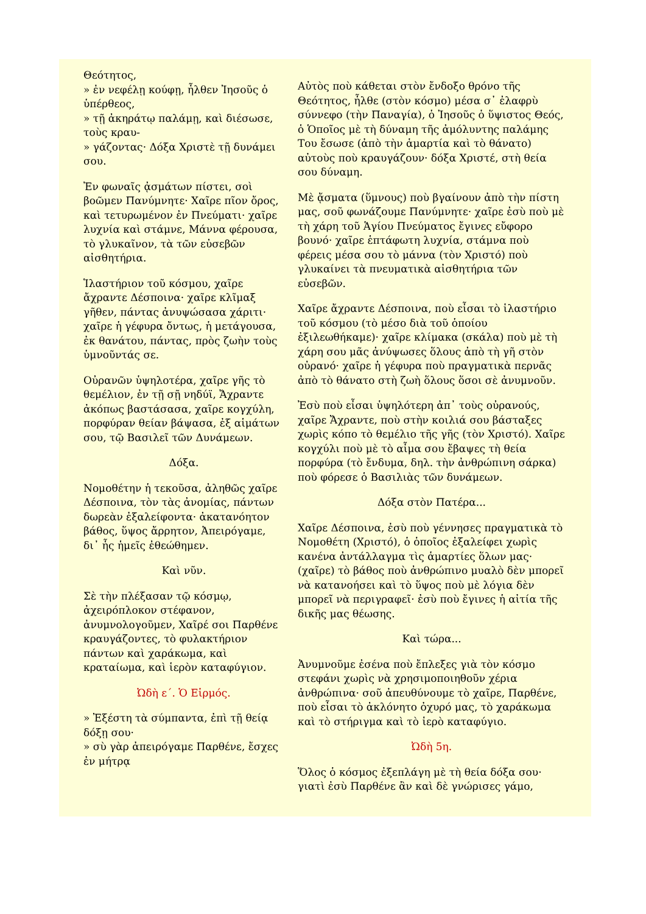Θεότητος,
» ἐν νεφέλῃ κούφῃ, ἦλθεν Ἰησοῦς ὁ ὑπέρθεος,
» τῇ ἀκηράτῳ παλάμῃ, καὶ διέσωσε, τοὺς κραυ-
» γάζοντας· Δόξα Χριστὲ τῇ δυνάμει σου.
Ἐν φωναῖς ᾀσμάτων πίστει, σοὶ βοῶμεν Πανύμνητε· Χαῖρε πῖον ὄρος, καὶ τετυρωμένον ἐν Πνεύματι· χαῖρε λυχνία καὶ στάμνε, Μάννα φέρουσα, τὸ γλυκαῖνον, τὰ τῶν εὐσεβῶν αἰσθητήρια.
Ἱλαστήριον τοῦ κόσμου, χαῖρε ἄχραντε Δέσποινα· χαῖρε κλῖμαξ γῆθεν, πάντας ἀνυψώσασα χάριτι· χαῖρε ἡ γέφυρα ὄντως, ἡ μετάγουσα, ἐκ θανάτου, πάντας, πρὸς ζωὴν τοὺς ὑμνοῦντάς σε.
Οὐρανῶν ὑψηλοτέρα, χαῖρε γῆς τὸ θεμέλιον, ἐν τῇ σῇ νηδύϊ, Ἄχραντε ἀκόπως βαστάσασα, χαῖρε κογχύλη, πορφύραν θείαν βάψασα, ἐξ αἱμάτων σου, τῷ Βασιλεῖ τῶν Δυνάμεων.
Δόξα.
Νομοθέτην ἡ τεκοῦσα, ἀληθῶς χαῖρε Δέσποινα, τὸν τὰς ἀνομίας, πάντων δωρεὰν ἐξαλείφοντα· ἀκατανόητον βάθος, ὕψος ἄρρητον, Ἀπειρόγαμε, δι᾽ ἧς ἡμεῖς ἐθεώθημεν.
Καὶ νῦν.
Σὲ τὴν πλέξασαν τῷ κόσμῳ, ἀχειρόπλοκον στέφανον, ἀνυμνολογοῦμεν, Χαῖρέ σοι Παρθένε κραυγάζοντες, τὸ φυλακτήριον πάντων καὶ χαράκωμα, καὶ κραταίωμα, καὶ ἱερὸν καταφύγιον.
Ὠδὴ ε΄. Ὁ Εἱρμός.
» Ἐξέστη τὰ σύμπαντα, ἐπὶ τῇ θείᾳ δόξῃ σου·
» σὺ γὰρ ἀπειρόγαμε Παρθένε, ἔσχες ἐν μήτρᾳ
Αὐτὸς ποὺ κάθεται στὸν ἔνδοξο θρόνο τῆς Θεότητος, ἦλθε (στὸν κόσμο) μέσα σ᾽ ἐλαφρὺ σύννεφο (τὴν Παναγία), ὁ Ἰησοῦς ὁ ὕψιστος Θεός, ὁ Ὁποῖος μὲ τὴ δύναμη τῆς ἀμόλυντης παλάμης Του ἔσωσε (ἀπὸ τὴν ἁμαρτία καὶ τὸ θάνατο) αὐτοὺς ποὺ κραυγάζουν· δόξα Χριστέ, στὴ θεία σου δύναμη.
Μὲ ᾄσματα (ὕμνους) ποὺ βγαίνουν ἀπὸ τὴν πίστη μας, σοῦ φωνάζουμε Πανύμνητε· χαῖρε ἐσὺ ποὺ μὲ τὴ χάρη τοῦ Ἁγίου Πνεύματος ἔγινες εὔφορο βουνό· χαῖρε ἑπτάφωτη λυχνία, στάμνα ποὺ φέρεις μέσα σου τὸ μάννα (τὸν Χριστό) ποὺ γλυκαίνει τὰ πνευματικὰ αἰσθητήρια τῶν εὐσεβῶν.
Χαῖρε ἄχραντε Δέσποινα, ποὺ εἶσαι τὸ ἱλαστήριο τοῦ κόσμου (τὸ μέσο διὰ τοῦ ὁποίου ἐξιλεωθήκαμε)· χαῖρε κλίμακα (σκάλα) ποὺ μὲ τὴ χάρη σου μᾶς ἀνύψωσες ὅλους ἀπὸ τὴ γῆ στὸν οὐρανό· χαῖρε ἡ γέφυρα ποὺ πραγματικὰ περνᾶς ἀπὸ τὸ θάνατο στὴ ζωὴ ὅλους ὅσοι σὲ ἀνυμνοῦν.
Ἐσὺ ποὺ εἶσαι ὑψηλότερη ἀπ᾽ τοὺς οὐρανούς, χαῖρε Ἄχραντε, ποὺ στὴν κοιλιά σου βάσταξες χωρὶς κόπο τὸ θεμέλιο τῆς γῆς (τὸν Χριστό). Χαῖρε κογχύλι ποὺ μὲ τὸ αἷμα σου ἔβαψες τὴ θεία πορφύρα (τὸ ἔνδυμα, δηλ. τὴν ἀνθρώπινη σάρκα) ποὺ φόρεσε ὁ Βασιλιὰς τῶν δυνάμεων.
Δόξα στὸν Πατέρα...
Χαῖρε Δέσποινα, ἐσὺ ποὺ γέννησες πραγματικὰ τὸ Νομοθέτη (Χριστό), ὁ ὁποῖος ἐξαλείφει χωρὶς κανένα ἀντάλλαγμα τὶς ἁμαρτίες ὅλων μας· (χαῖρε) τὸ βάθος ποὺ ἀνθρώπινο μυαλὸ δὲν μπορεῖ νὰ κατανοήσει καὶ τὸ ὕψος ποὺ μὲ λόγια δὲν μπορεῖ νὰ περιγραφεῖ· ἐσὺ ποὺ ἔγινες ἡ αἰτία τῆς δικῆς μας θέωσης.
Καὶ τώρα...
Ἀνυμνοῦμε ἐσένα ποὺ ἔπλεξες γιὰ τὸν κόσμο στεφάνι χωρὶς νὰ χρησιμοποιηθοῦν χέρια ἀνθρώπινα· σοῦ ἀπευθύνουμε τὸ χαῖρε, Παρθένε, ποὺ εἶσαι τὸ ἀκλόνητο ὀχυρό μας, τὸ χαράκωμα καὶ τὸ στήριγμα καὶ τὸ ἱερὸ καταφύγιο.
Ὠδὴ 5η.
Ὅλος ὁ κόσμος ἐξεπλάγη μὲ τὴ θεία δόξα σου· γιατὶ ἐσὺ Παρθένε ἂν καὶ δὲ γνώρισες γάμο,